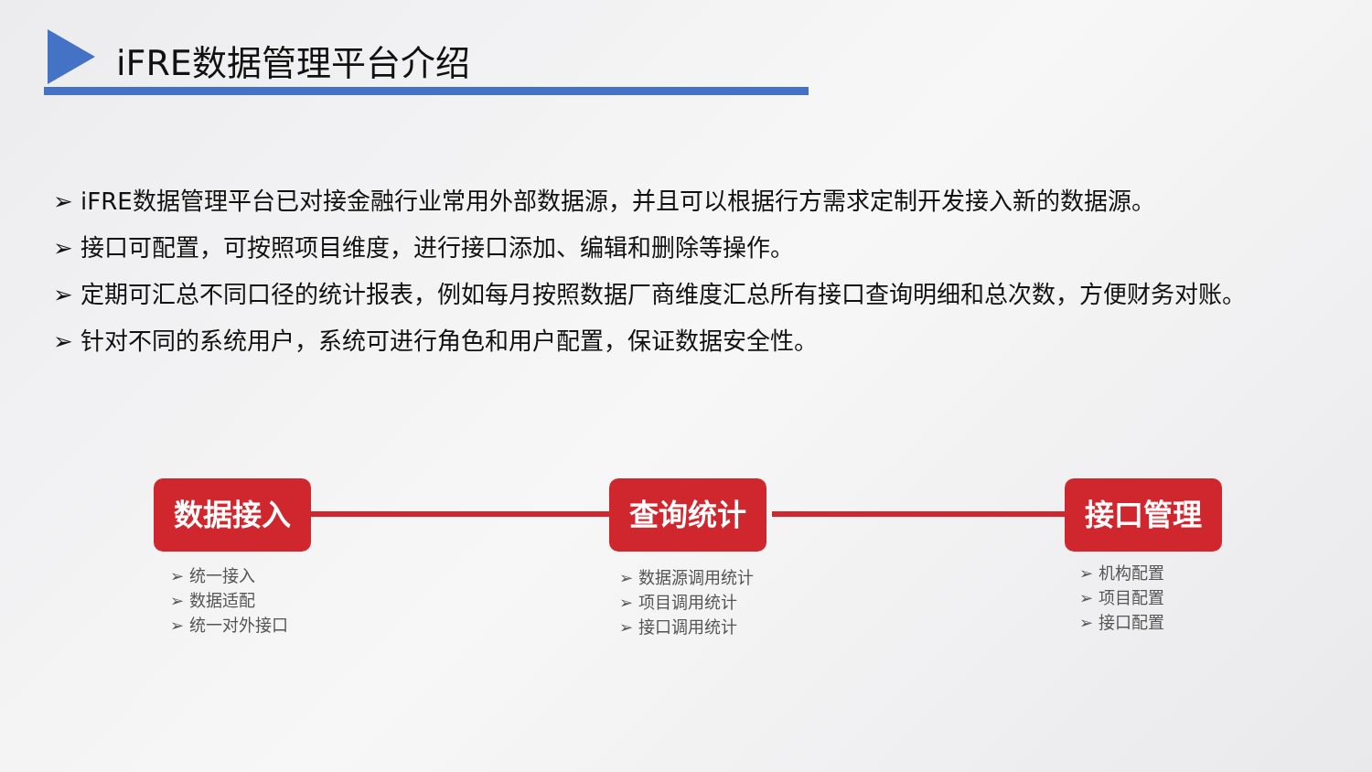iFRE数据管理平台介绍
➢ iFRE数据管理平台已对接金融行业常用外部数据源，并且可以根据行方需求定制开发接入新的数据源。
➢ 接口可配置，可按照项目维度，进行接口添加、编辑和删除等操作。
➢ 定期可汇总不同口径的统计报表，例如每月按照数据厂商维度汇总所有接口查询明细和总次数，方便财务对账。
➢ 针对不同的系统用户，系统可进行角色和用户配置，保证数据安全性。
数据接入 查询统计 接口管理
➢ 统一接入
➢ 数据适配
➢ 统一对外接口
➢ 数据源调用统计
➢ 项目调用统计
➢ 接口调用统计
➢ 机构配置
➢ 项目配置
➢ 接口配置